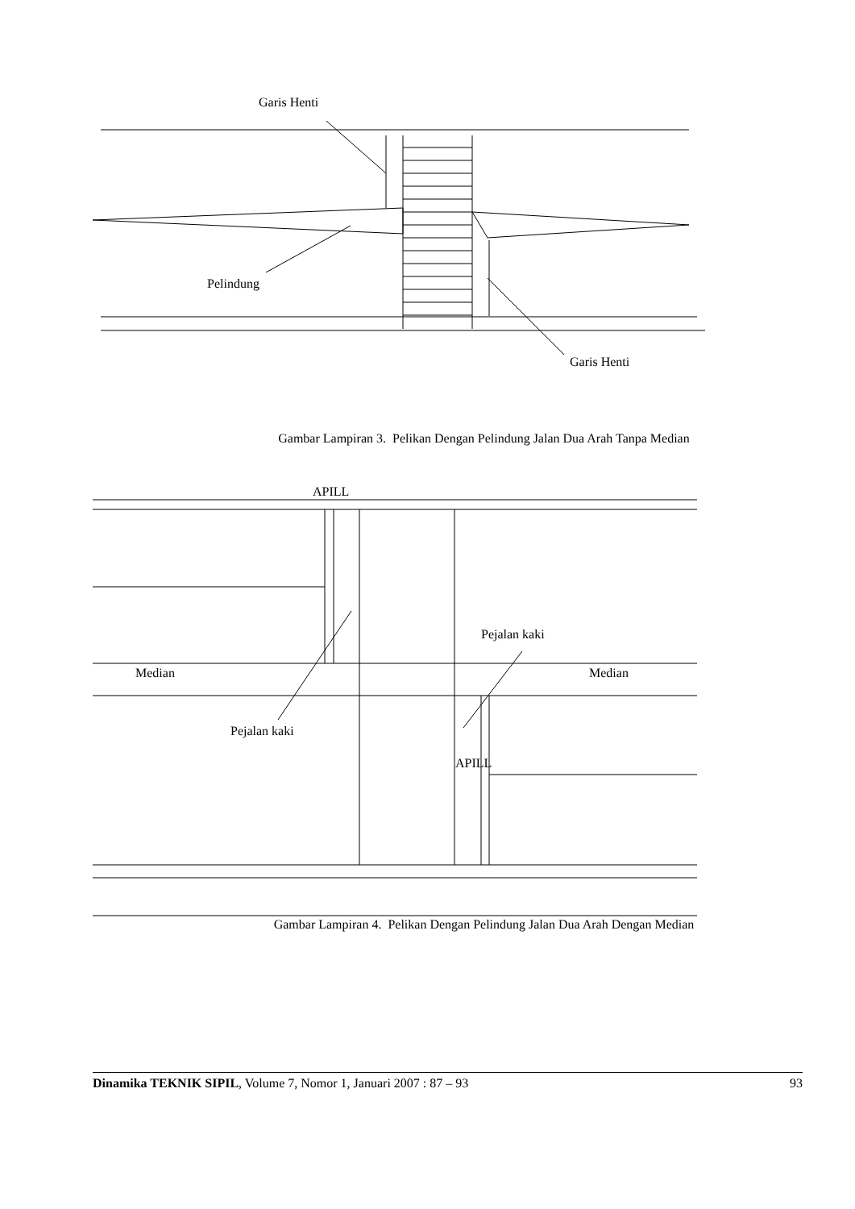Garis Henti
Pelindung
Garis Henti
Gambar Lampiran 3. Pelikan Dengan Pelindung Jalan Dua Arah Tanpa Median
APILL
Pejalan kaki
Median Median
Pejalan kaki
APILL
Gambar Lampiran 4. Pelikan Dengan Pelindung Jalan Dua Arah Dengan Median
Dinamika TEKNIK SIPIL, Volume 7, Nomor 1, Januari 2007 : 87 – 93 93